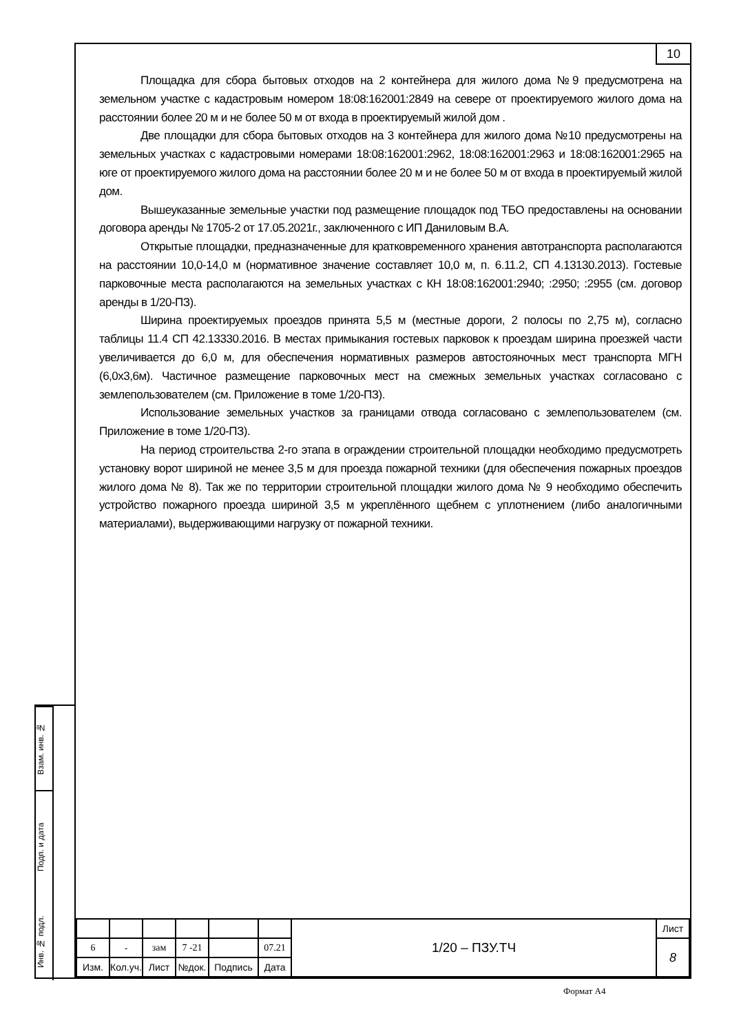10
Площадка для сбора бытовых отходов на 2 контейнера для жилого дома №9 предусмотрена на земельном участке с кадастровым номером 18:08:162001:2849 на севере от проектируемого жилого дома на расстоянии более 20 м и не более 50 м от входа в проектируемый жилой дом .
Две площадки для сбора бытовых отходов на 3 контейнера для жилого дома №10 предусмотрены на земельных участках с кадастровыми номерами 18:08:162001:2962, 18:08:162001:2963 и 18:08:162001:2965 на юге от проектируемого жилого дома на расстоянии более 20 м и не более 50 м от входа в проектируемый жилой дом.
Вышеуказанные земельные участки под размещение площадок под ТБО предоставлены на основании договора аренды № 1705-2 от 17.05.2021г., заключенного с ИП Даниловым В.А.
Открытые площадки, предназначенные для кратковременного хранения автотранспорта располагаются на расстоянии 10,0-14,0 м (нормативное значение составляет 10,0 м, п. 6.11.2, СП 4.13130.2013). Гостевые парковочные места располагаются на земельных участках с КН 18:08:162001:2940; :2950; :2955 (см. договор аренды в 1/20-ПЗ).
Ширина проектируемых проездов принята 5,5 м (местные дороги, 2 полосы по 2,75 м), согласно таблицы 11.4 СП 42.13330.2016. В местах примыкания гостевых парковок к проездам ширина проезжей части увеличивается до 6,0 м, для обеспечения нормативных размеров автостояночных мест транспорта МГН (6,0х3,6м). Частичное размещение парковочных мест на смежных земельных участках согласовано с землепользователем (см. Приложение в томе 1/20-ПЗ).
Использование земельных участков за границами отвода согласовано с землепользователем (см. Приложение в томе 1/20-ПЗ).
На период строительства 2-го этапа в ограждении строительной площадки необходимо предусмотреть установку ворот шириной не менее 3,5 м для проезда пожарной техники (для обеспечения пожарных проездов жилого дома № 8). Так же по территории строительной площадки жилого дома № 9 необходимо обеспечить устройство пожарного проезда шириной 3,5 м укреплённого щебнем с уплотнением (либо аналогичными материалами), выдерживающими нагрузку от пожарной техники.
| | | | | | | 1/20 – ПЗУ.ТЧ | Лист |
| 6 | - | зам | 7 -21 | | 07.21 | | 8 |
| Изм. | Кол.уч. | Лист | №док. | Подпись | Дата | | |
Взам. инв. №
Подп. и дата
Инв. № подл.
Формат А4